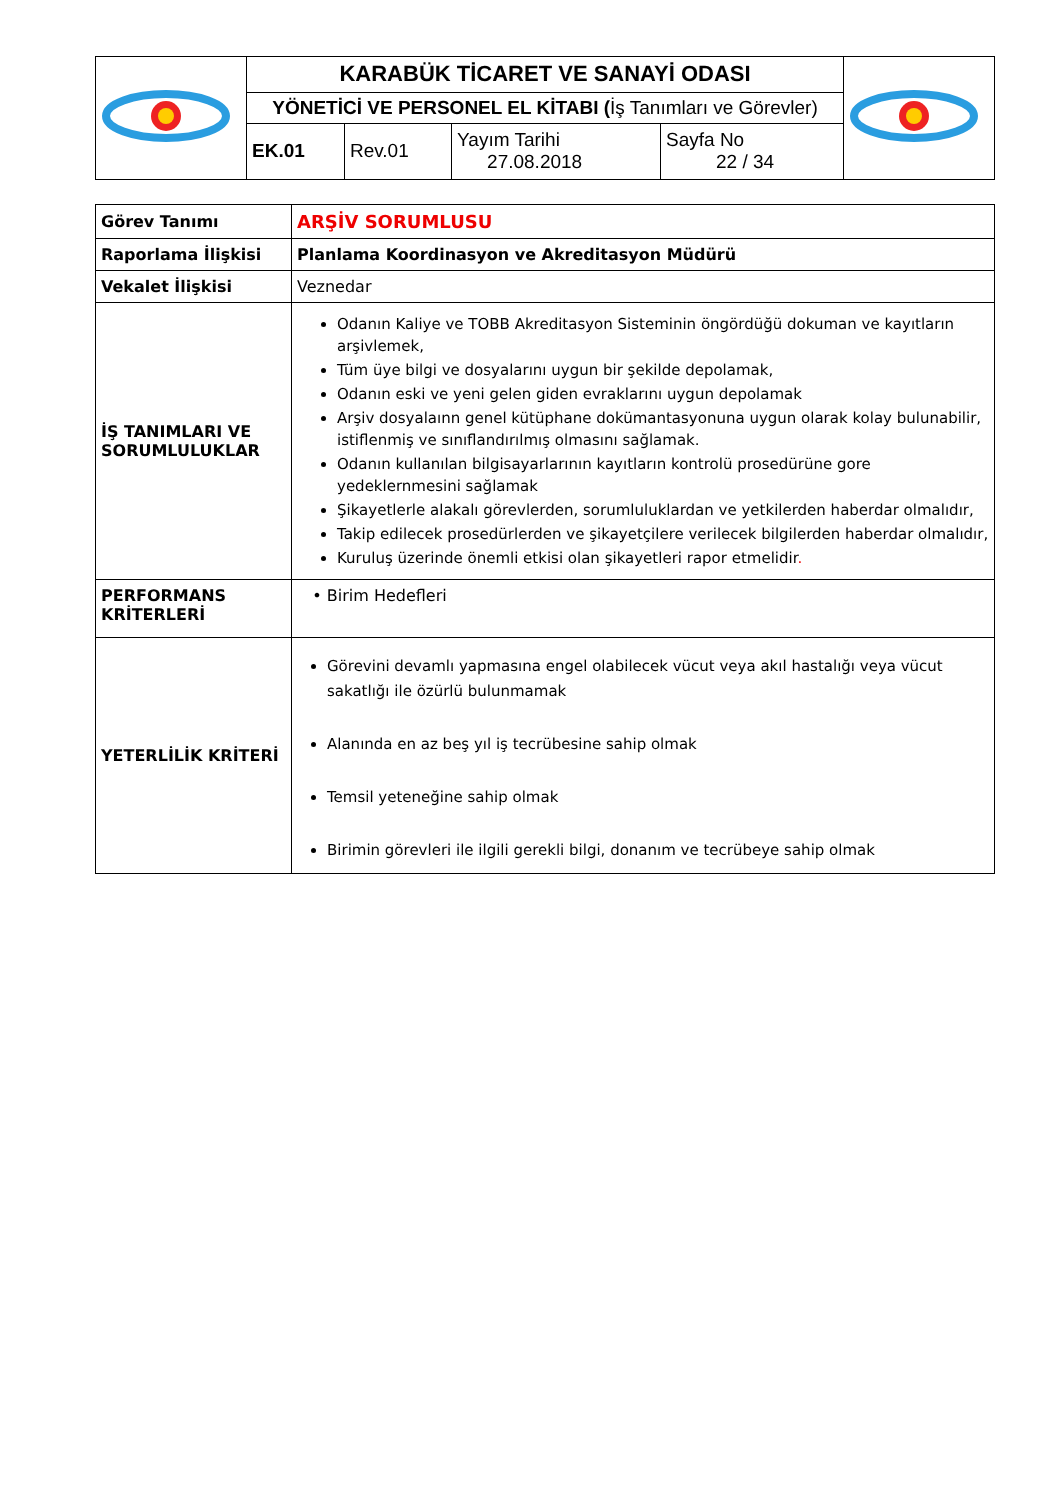| | KARABÜK TİCARET VE SANAYİ ODASI | | | | |
| | YÖNETİCİ VE PERSONEL EL KİTABI ( İş Tanımları ve Görevler) | | | | |
| | EK.01 | Rev.01 | Yayım Tarihi 27.08.2018 | Sayfa No 22 / 34 | |
| Görev Tanımı | ARŞİV SORUMLUSU |
| Raporlama İlişkisi | Planlama Koordinasyon ve Akreditasyon Müdürü |
| Vekalet İlişkisi | Veznedar |
| İŞ TANIMLARI VE SORUMLULUKLAR | Odanın Kaliye ve TOBB Akreditasyon Sisteminin öngördüğü dokuman ve kayıtların arşivlemek, Tüm üye bilgi ve dosyalarını uygun bir şekilde depolamak, Odanın eski ve yeni gelen giden evraklarını uygun depolamak Arşiv dosyalaınn genel kütüphane dokümantasyonuna uygun olarak kolay bulunabilir, istiflenmiş ve sınıflandırılmış olmasını sağlamak. Odanın kullanılan bilgisayarlarının kayıtların kontrolü prosedürüne gore yedeklernmesini sağlamak Şikayetlerle alakalı görevlerden, sorumluluklardan ve yetkilerden haberdar olmalıdır, Takip edilecek prosedürlerden ve şikayetçilere verilecek bilgilerden haberdar olmalıdır, Kuruluş üzerinde önemli etkisi olan şikayetleri rapor etmelidir . |
| PERFORMANS KRİTERLERİ | • Birim Hedefleri |
| YETERLİLİK KRİTERİ | Görevini devamlı yapmasına engel olabilecek vücut veya akıl hastalığı veya vücut sakatlığı ile özürlü bulunmamak Alanında en az beş yıl iş tecrübesine sahip olmak Temsil yeteneğine sahip olmak Birimin görevleri ile ilgili gerekli bilgi, donanım ve tecrübeye sahip olmak |